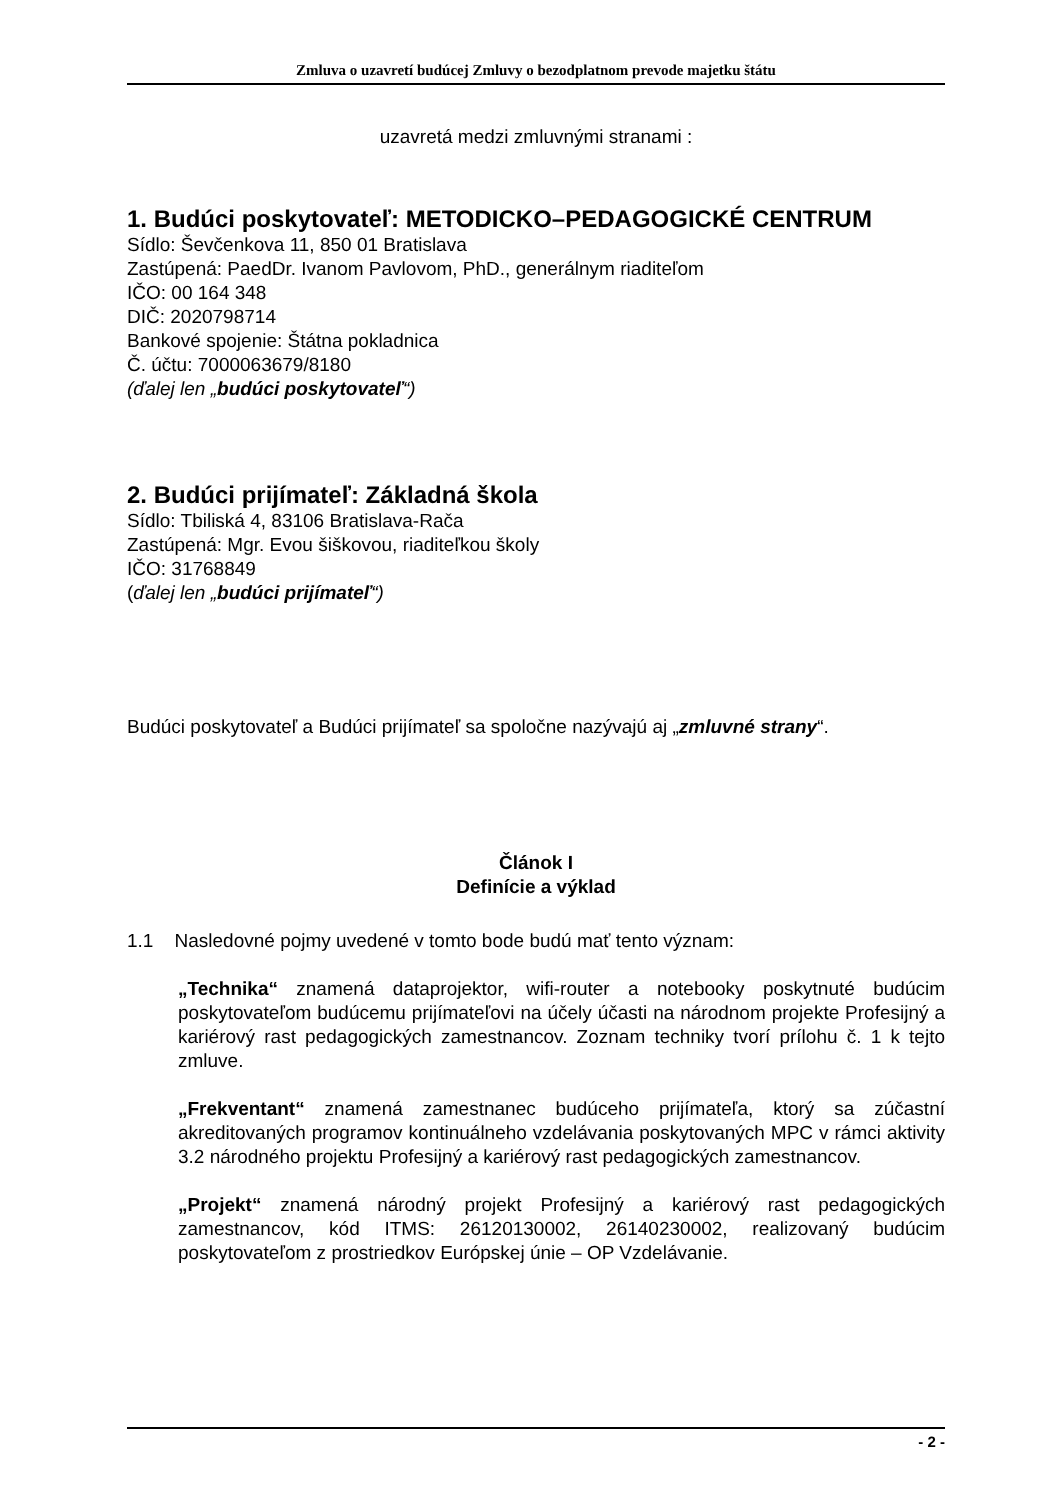Zmluva o uzavretí budúcej Zmluvy o bezodplatnom prevode majetku štátu
uzavretá medzi zmluvnými stranami :
1. Budúci poskytovateľ: METODICKO–PEDAGOGICKÉ CENTRUM
Sídlo: Ševčenkova 11, 850 01 Bratislava
Zastúpená: PaedDr. Ivanom Pavlovom, PhD., generálnym riaditeľom
IČO: 00 164 348
DIČ: 2020798714
Bankové spojenie: Štátna pokladnica
Č. účtu: 7000063679/8180
(ďalej len „budúci poskytovateľ“)
2. Budúci prijímateľ: Základná škola
Sídlo: Tbiliská 4, 83106 Bratislava-Rača
Zastúpená: Mgr. Evou šiškovou, riaditeľkou školy
IČO: 31768849
(ďalej len „budúci prijímateľ“)
Budúci poskytovateľ a Budúci prijímateľ sa spoločne nazývajú aj „zmluvné strany“.
Článok I
Definície a výklad
1.1 Nasledovné pojmy uvedené v tomto bode budú mať tento význam:
„Technika“ znamená dataprojektor, wifi-router a notebooky poskytnuté budúcim poskytovateľom budúcemu prijímateľovi na účely účasti na národnom projekte Profesijný a kariérový rast pedagogických zamestnancov. Zoznam techniky tvorí prílohu č. 1 k tejto zmluve.
„Frekventant“ znamená zamestnanec budúceho prijímateľa, ktorý sa zúčastní akreditovaných programov kontinuálneho vzdelávania poskytovaných MPC v rámci aktivity 3.2 národného projektu Profesijný a kariérový rast pedagogických zamestnancov.
„Projekt“ znamená národný projekt Profesijný a kariérový rast pedagogických zamestnancov, kód ITMS: 26120130002, 26140230002, realizovaný budúcim poskytovateľom z prostriedkov Európskej únie – OP Vzdelávanie.
- 2 -